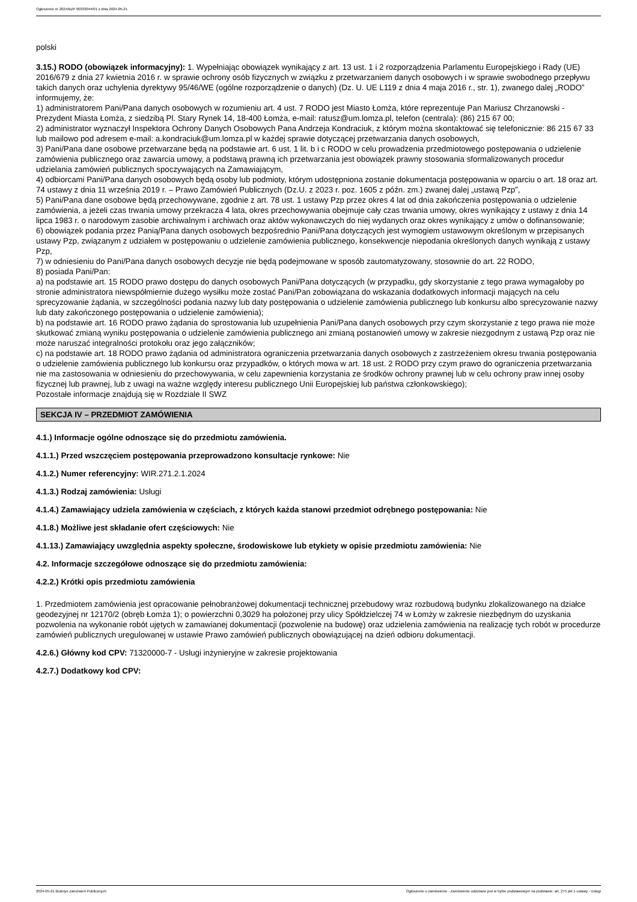Ogłoszenie nr 2024/BZP 00333044/01 z dnia 2024-05-21
polski
3.15.) RODO (obowiązek informacyjny): 1. Wypełniając obowiązek wynikający z art. 13 ust. 1 i 2 rozporządzenia Parlamentu Europejskiego i Rady (UE) 2016/679 z dnia 27 kwietnia 2016 r. w sprawie ochrony osób fizycznych w związku z przetwarzaniem danych osobowych i w sprawie swobodnego przepływu takich danych oraz uchylenia dyrektywy 95/46/WE (ogólne rozporządzenie o danych) (Dz. U. UE L119 z dnia 4 maja 2016 r., str. 1), zwanego dalej „RODO” informujemy, że:
1) administratorem Pani/Pana danych osobowych w rozumieniu art. 4 ust. 7 RODO jest Miasto Łomża, które reprezentuje Pan Mariusz Chrzanowski - Prezydent Miasta Łomża, z siedzibą Pl. Stary Rynek 14, 18-400 Łomża, e-mail: ratusz@um.lomza.pl, telefon (centrala): (86) 215 67 00;
2) administrator wyznaczył Inspektora Ochrony Danych Osobowych Pana Andrzeja Kondraciuk, z którym można skontaktować się telefonicznie: 86 215 67 33 lub mailowo pod adresem e-mail: a.kondraciuk@um.lomza.pl w każdej sprawie dotyczącej przetwarzania danych osobowych,
3) Pani/Pana dane osobowe przetwarzane będą na podstawie art. 6 ust. 1 lit. b i c RODO w celu prowadzenia przedmiotowego postępowania o udzielenie zamówienia publicznego oraz zawarcia umowy, a podstawą prawną ich przetwarzania jest obowiązek prawny stosowania sformalizowanych procedur udzielania zamówień publicznych spoczywających na Zamawiającym,
4) odbiorcami Pani/Pana danych osobowych będą osoby lub podmioty, którym udostępniona zostanie dokumentacja postępowania w oparciu o art. 18 oraz art. 74 ustawy z dnia 11 września 2019 r. – Prawo Zamówień Publicznych (Dz.U. z 2023 r. poz. 1605 z późn. zm.) zwanej dalej „ustawą Pzp”,
5) Pani/Pana dane osobowe będą przechowywane, zgodnie z art. 78 ust. 1 ustawy Pzp przez okres 4 lat od dnia zakończenia postępowania o udzielenie zamówienia, a jeżeli czas trwania umowy przekracza 4 lata, okres przechowywania obejmuje cały czas trwania umowy, okres wynikający z ustawy z dnia 14 lipca 1983 r. o narodowym zasobie archiwalnym i archiwach oraz aktów wykonawczych do niej wydanych oraz okres wynikający z umów o dofinansowanie;
6) obowiązek podania przez Panią/Pana danych osobowych bezpośrednio Pani/Pana dotyczących jest wymogiem ustawowym określonym w przepisanych ustawy Pzp, związanym z udziałem w postępowaniu o udzielenie zamówienia publicznego, konsekwencje niepodania określonych danych wynikają z ustawy Pzp,
7) w odniesieniu do Pani/Pana danych osobowych decyzje nie będą podejmowane w sposób zautomatyzowany, stosownie do art. 22 RODO,
8) posiada Pani/Pan:
a) na podstawie art. 15 RODO prawo dostępu do danych osobowych Pani/Pana dotyczących (w przypadku, gdy skorzystanie z tego prawa wymagałoby po stronie administratora niewspółmiernie dużego wysiłku może zostać Pani/Pan zobowiązana do wskazania dodatkowych informacji mających na celu sprecyzowanie żądania, w szczególności podania nazwy lub daty postępowania o udzielenie zamówienia publicznego lub konkursu albo sprecyzowanie nazwy lub daty zakończonego postępowania o udzielenie zamówienia);
b) na podstawie art. 16 RODO prawo żądania do sprostowania lub uzupełnienia Pani/Pana danych osobowych przy czym skorzystanie z tego prawa nie może skutkować zmianą wyniku postępowania o udzielenie zamówienia publicznego ani zmianą postanowień umowy w zakresie niezgodnym z ustawą Pzp oraz nie może naruszać integralności protokołu oraz jego załączników;
c) na podstawie art. 18 RODO prawo żądania od administratora ograniczenia przetwarzania danych osobowych z zastrzeżeniem okresu trwania postępowania o udzielenie zamówienia publicznego lub konkursu oraz przypadków, o których mowa w art. 18 ust. 2 RODO przy czym prawo do ograniczenia przetwarzania nie ma zastosowania w odniesieniu do przechowywania, w celu zapewnienia korzystania ze środków ochrony prawnej lub w celu ochrony praw innej osoby fizycznej lub prawnej, lub z uwagi na ważne względy interesu publicznego Unii Europejskiej lub państwa członkowskiego);
Pozostałe informacje znajdują się w Rozdziale II SWZ
SEKCJA IV – PRZEDMIOT ZAMÓWIENIA
4.1.) Informacje ogólne odnoszące się do przedmiotu zamówienia.
4.1.1.) Przed wszczęciem postępowania przeprowadzono konsultacje rynkowe: Nie
4.1.2.) Numer referencyjny: WIR.271.2.1.2024
4.1.3.) Rodzaj zamówienia: Usługi
4.1.4.) Zamawiający udziela zamówienia w częściach, z których każda stanowi przedmiot odrębnego postępowania: Nie
4.1.8.) Możliwe jest składanie ofert częściowych: Nie
4.1.13.) Zamawiający uwzględnia aspekty społeczne, środowiskowe lub etykiety w opisie przedmiotu zamówienia: Nie
4.2. Informacje szczegółowe odnoszące się do przedmiotu zamówienia:
4.2.2.) Krótki opis przedmiotu zamówienia
1. Przedmiotem zamówienia jest opracowanie pełnobranżowej dokumentacji technicznej przebudowy wraz rozbudową budynku zlokalizowanego na działce geodezyjnej nr 12170/2 (obręb Łomża 1); o powierzchni 0,3029 ha położonej przy ulicy Spółdzielczej 74 w Łomży w zakresie niezbędnym do uzyskania pozwolenia na wykonanie robót ujętych w zamawianej dokumentacji (pozwolenie na budowę) oraz udzielenia zamówienia na realizację tych robót w procedurze zamówień publicznych uregulowanej w ustawie Prawo zamówień publicznych obowiązującej na dzień odbioru dokumentacji.
4.2.6.) Główny kod CPV: 71320000-7 - Usługi inżynieryjne w zakresie projektowania
4.2.7.) Dodatkowy kod CPV:
2024-05-21 Biuletyn Zamówień Publicznych Ogłoszenie o zamówieniu - Zamówienie udzielane jest w trybie podstawowym na podstawie: art. 275 pkt 1 ustawy - Usługi